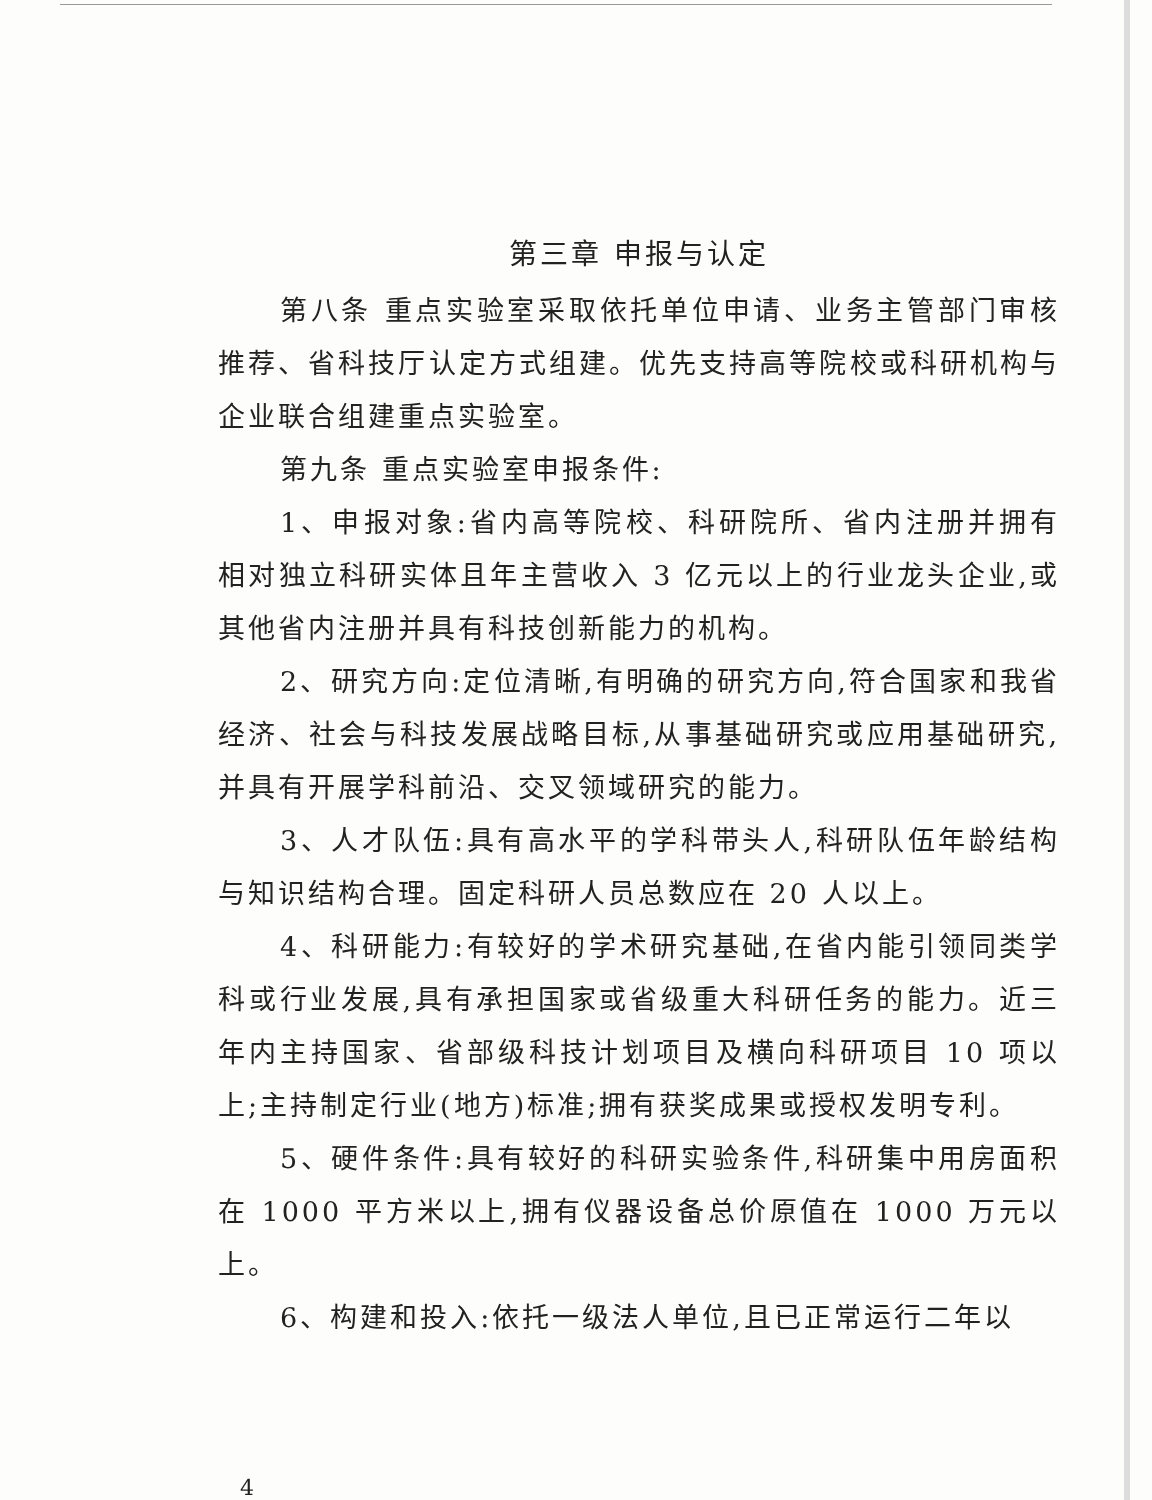第三章 申报与认定
第八条 重点实验室采取依托单位申请、业务主管部门审核推荐、省科技厅认定方式组建。优先支持高等院校或科研机构与企业联合组建重点实验室。
第九条 重点实验室申报条件:
1、申报对象:省内高等院校、科研院所、省内注册并拥有相对独立科研实体且年主营收入 3 亿元以上的行业龙头企业,或其他省内注册并具有科技创新能力的机构。
2、研究方向:定位清晰,有明确的研究方向,符合国家和我省经济、社会与科技发展战略目标,从事基础研究或应用基础研究,并具有开展学科前沿、交叉领域研究的能力。
3、人才队伍:具有高水平的学科带头人,科研队伍年龄结构与知识结构合理。固定科研人员总数应在 20 人以上。
4、科研能力:有较好的学术研究基础,在省内能引领同类学科或行业发展,具有承担国家或省级重大科研任务的能力。近三年内主持国家、省部级科技计划项目及横向科研项目 10 项以上;主持制定行业(地方)标准;拥有获奖成果或授权发明专利。
5、硬件条件:具有较好的科研实验条件,科研集中用房面积在 1000 平方米以上,拥有仪器设备总价原值在 1000 万元以上。
6、构建和投入:依托一级法人单位,且已正常运行二年以
4